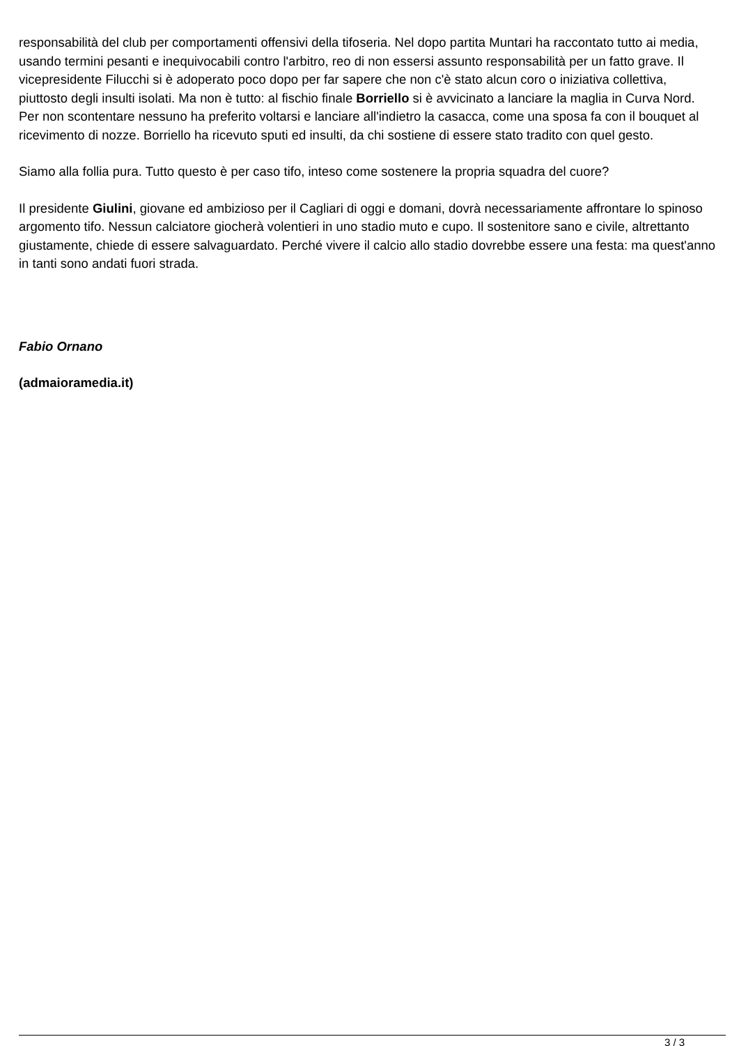responsabilità del club per comportamenti offensivi della tifoseria. Nel dopo partita Muntari ha raccontato tutto ai media, usando termini pesanti e inequivocabili contro l'arbitro, reo di non essersi assunto responsabilità per un fatto grave. Il vicepresidente Filucchi si è adoperato poco dopo per far sapere che non c'è stato alcun coro o iniziativa collettiva, piuttosto degli insulti isolati. Ma non è tutto: al fischio finale Borriello si è avvicinato a lanciare la maglia in Curva Nord. Per non scontentare nessuno ha preferito voltarsi e lanciare all'indietro la casacca, come una sposa fa con il bouquet al ricevimento di nozze. Borriello ha ricevuto sputi ed insulti, da chi sostiene di essere stato tradito con quel gesto.
Siamo alla follia pura. Tutto questo è per caso tifo, inteso come sostenere la propria squadra del cuore?
Il presidente Giulini, giovane ed ambizioso per il Cagliari di oggi e domani, dovrà necessariamente affrontare lo spinoso argomento tifo. Nessun calciatore giocherà volentieri in uno stadio muto e cupo. Il sostenitore sano e civile, altrettanto giustamente, chiede di essere salvaguardato. Perché vivere il calcio allo stadio dovrebbe essere una festa: ma quest'anno in tanti sono andati fuori strada.
Fabio Ornano
(admaioramedia.it)
3 / 3